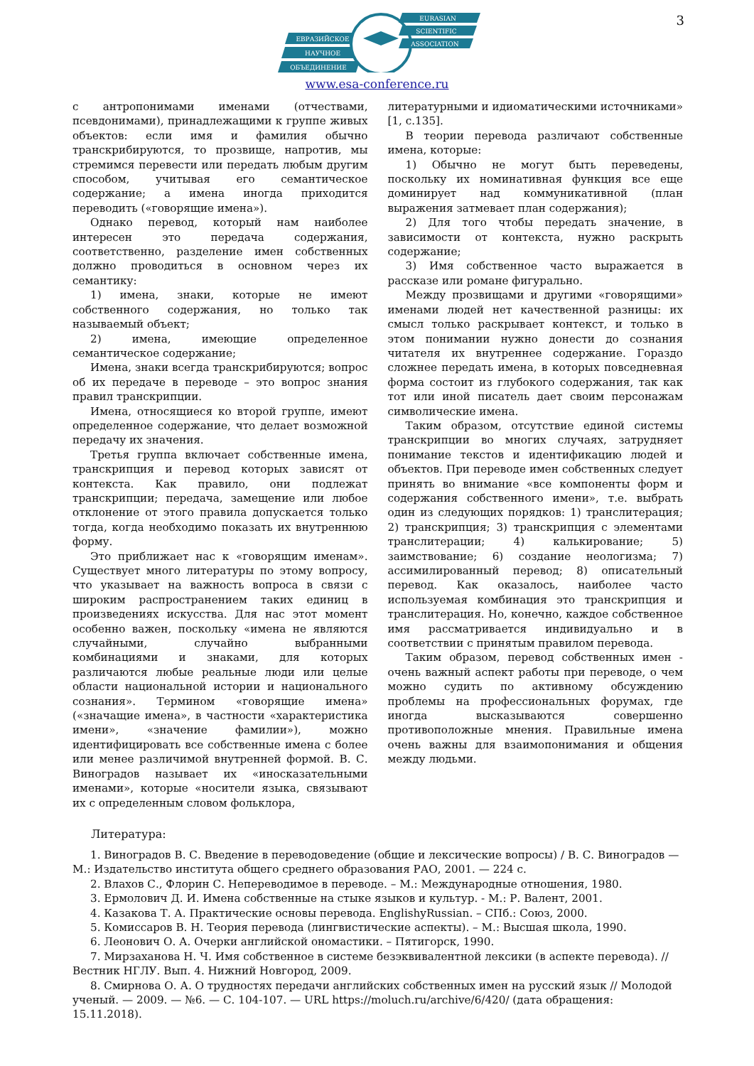3
ЕВРАЗИЙСКОЕ
НАУЧНОЕ
ОБЪЕДИНЕНИЕ
EURASIAN
SCIENTIFIC
ASSOCIATION
www.esa-conference.ru
с антропонимами именами (отчествами, псевдонимами), принадлежащими к группе живых объектов: если имя и фамилия обычно транскрибируются, то прозвище, напротив, мы стремимся перевести или передать любым другим способом, учитывая его семантическое содержание; а имена иногда приходится переводить («говорящие имена»).
Однако перевод, который нам наиболее интересен это передача содержания, соответственно, разделение имен собственных должно проводиться в основном через их семантику:
1) имена, знаки, которые не имеют собственного содержания, но только так называемый объект;
2) имена, имеющие определенное семантическое содержание;
Имена, знаки всегда транскрибируются; вопрос об их передаче в переводе – это вопрос знания правил транскрипции.
Имена, относящиеся ко второй группе, имеют определенное содержание, что делает возможной передачу их значения.
Третья группа включает собственные имена, транскрипция и перевод которых зависят от контекста. Как правило, они подлежат транскрипции; передача, замещение или любое отклонение от этого правила допускается только тогда, когда необходимо показать их внутреннюю форму.
Это приближает нас к «говорящим именам». Существует много литературы по этому вопросу, что указывает на важность вопроса в связи с широким распространением таких единиц в произведениях искусства. Для нас этот момент особенно важен, поскольку «имена не являются случайными, случайно выбранными комбинациями и знаками, для которых различаются любые реальные люди или целые области национальной истории и национального сознания». Термином «говорящие имена» («значащие имена», в частности «характеристика имени», «значение фамилии»), можно идентифицировать все собственные имена с более или менее различимой внутренней формой. В. С. Виноградов называет их «иносказательными именами», которые «носители языка, связывают их с определенным словом фольклора,
литературными и идиоматическими источниками» [1, с.135].
В теории перевода различают собственные имена, которые:
1) Обычно не могут быть переведены, поскольку их номинативная функция все еще доминирует над коммуникативной (план выражения затмевает план содержания);
2) Для того чтобы передать значение, в зависимости от контекста, нужно раскрыть содержание;
3) Имя собственное часто выражается в рассказе или романе фигурально.
Между прозвищами и другими «говорящими» именами людей нет качественной разницы: их смысл только раскрывает контекст, и только в этом понимании нужно донести до сознания читателя их внутреннее содержание. Гораздо сложнее передать имена, в которых повседневная форма состоит из глубокого содержания, так как тот или иной писатель дает своим персонажам символические имена.
Таким образом, отсутствие единой системы транскрипции во многих случаях, затрудняет понимание текстов и идентификацию людей и объектов. При переводе имен собственных следует принять во внимание «все компоненты форм и содержания собственного имени», т.е. выбрать один из следующих порядков: 1) транслитерация; 2) транскрипция; 3) транскрипция с элементами транслитерации; 4) калькирование; 5) заимствование; 6) создание неологизма; 7) ассимилированный перевод; 8) описательный перевод. Как оказалось, наиболее часто используемая комбинация это транскрипция и транслитерация. Но, конечно, каждое собственное имя рассматривается индивидуально и в соответствии с принятым правилом перевода.
Таким образом, перевод собственных имен - очень важный аспект работы при переводе, о чем можно судить по активному обсуждению проблемы на профессиональных форумах, где иногда высказываются совершенно противоположные мнения. Правильные имена очень важны для взаимопонимания и общения между людьми.
Литература:
1. Виноградов В. С. Введение в переводоведение (общие и лексические вопросы) / В. С. Виноградов — М.: Издательство института общего среднего образования РАО, 2001. — 224 с.
2. Влахов С., Флорин С. Непереводимое в переводе. – М.: Международные отношения, 1980.
3. Ермолович Д. И. Имена собственные на стыке языков и культур. - М.: Р. Валент, 2001.
4. Казакова Т. А. Практические основы перевода. EnglishyRussian. – СПб.: Союз, 2000.
5. Комиссаров В. Н. Теория перевода (лингвистические аспекты). – М.: Высшая школа, 1990.
6. Леонович О. А. Очерки английской ономастики. – Пятигорск, 1990.
7. Мирзаханова Н. Ч. Имя собственное в системе безэквивалентной лексики (в аспекте перевода). // Вестник НГЛУ. Вып. 4. Нижний Новгород, 2009.
8. Смирнова О. А. О трудностях передачи английских собственных имен на русский язык // Молодой ученый. — 2009. — №6. — С. 104-107. — URL https://moluch.ru/archive/6/420/ (дата обращения: 15.11.2018).